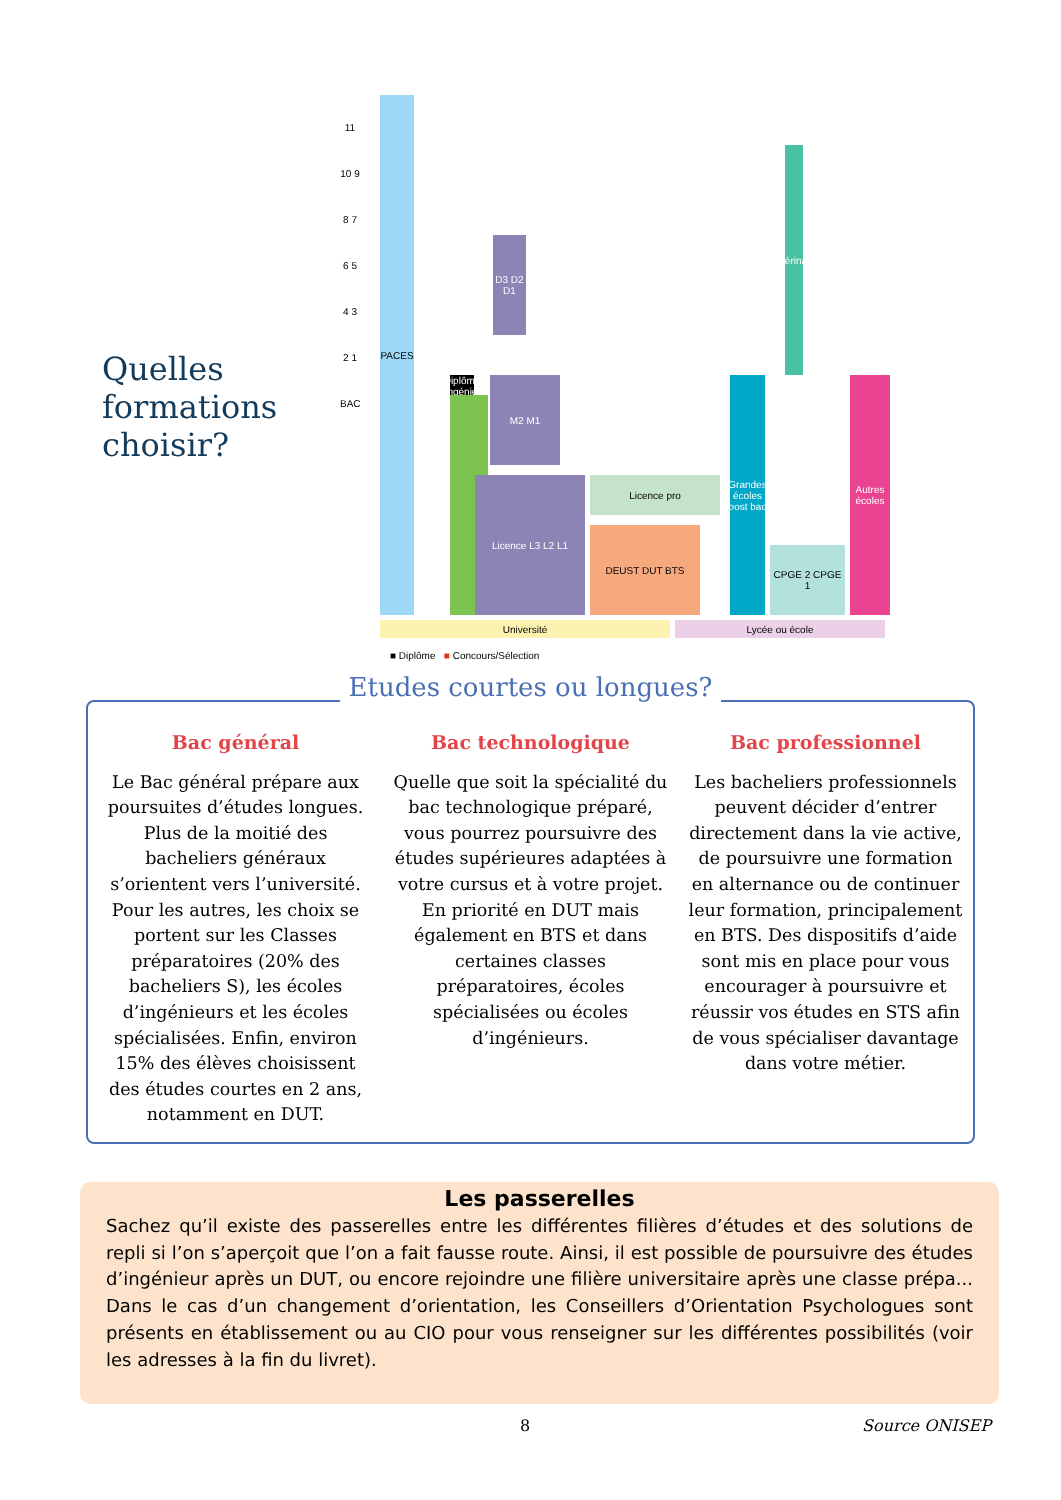Quelles formations choisir?
PACES
11 10 9 8 7 6 5 4 3 2 1 BAC
Diplôme d'ingénieur
D3 D2 D1
M2 M1
Licence L3 L2 L1 Licence pro
DEUST DUT BTS
Grandes écoles post bac
CPGE 2 CPGE 1
Vétérinaire
Autres écoles
Université Lycée ou école
■ Diplôme ■ Concours/Sélection
Etudes courtes ou longues?
Bac général
Le Bac général prépare aux poursuites d’études longues. Plus de la moitié des bacheliers généraux s’orientent vers l’université. Pour les autres, les choix se portent sur les Classes préparatoires (20% des bacheliers S), les écoles d’ingénieurs et les écoles spécialisées. Enfin, environ 15% des élèves choisissent des études courtes en 2 ans, notamment en DUT.
Bac technologique
Quelle que soit la spécialité du bac technologique préparé, vous pourrez poursuivre des études supérieures adaptées à votre cursus et à votre projet. En priorité en DUT mais également en BTS et dans certaines classes préparatoires, écoles spécialisées ou écoles d’ingénieurs.
Bac professionnel
Les bacheliers professionnels peuvent décider d’entrer directement dans la vie active, de poursuivre une formation en alternance ou de continuer leur formation, principalement en BTS. Des dispositifs d’aide sont mis en place pour vous encourager à poursuivre et réussir vos études en STS afin de vous spécialiser davantage dans votre métier.
Les passerelles
Sachez qu’il existe des passerelles entre les différentes filières d’études et des solutions de repli si l’on s’aperçoit que l’on a fait fausse route. Ainsi, il est possible de poursuivre des études d’ingénieur après un DUT, ou encore rejoindre une filière universitaire après une classe prépa... Dans le cas d’un changement d’orientation, les Conseillers d’Orientation Psychologues sont présents en établissement ou au CIO pour vous renseigner sur les différentes possibilités (voir les adresses à la fin du livret).
8 Source ONISEP